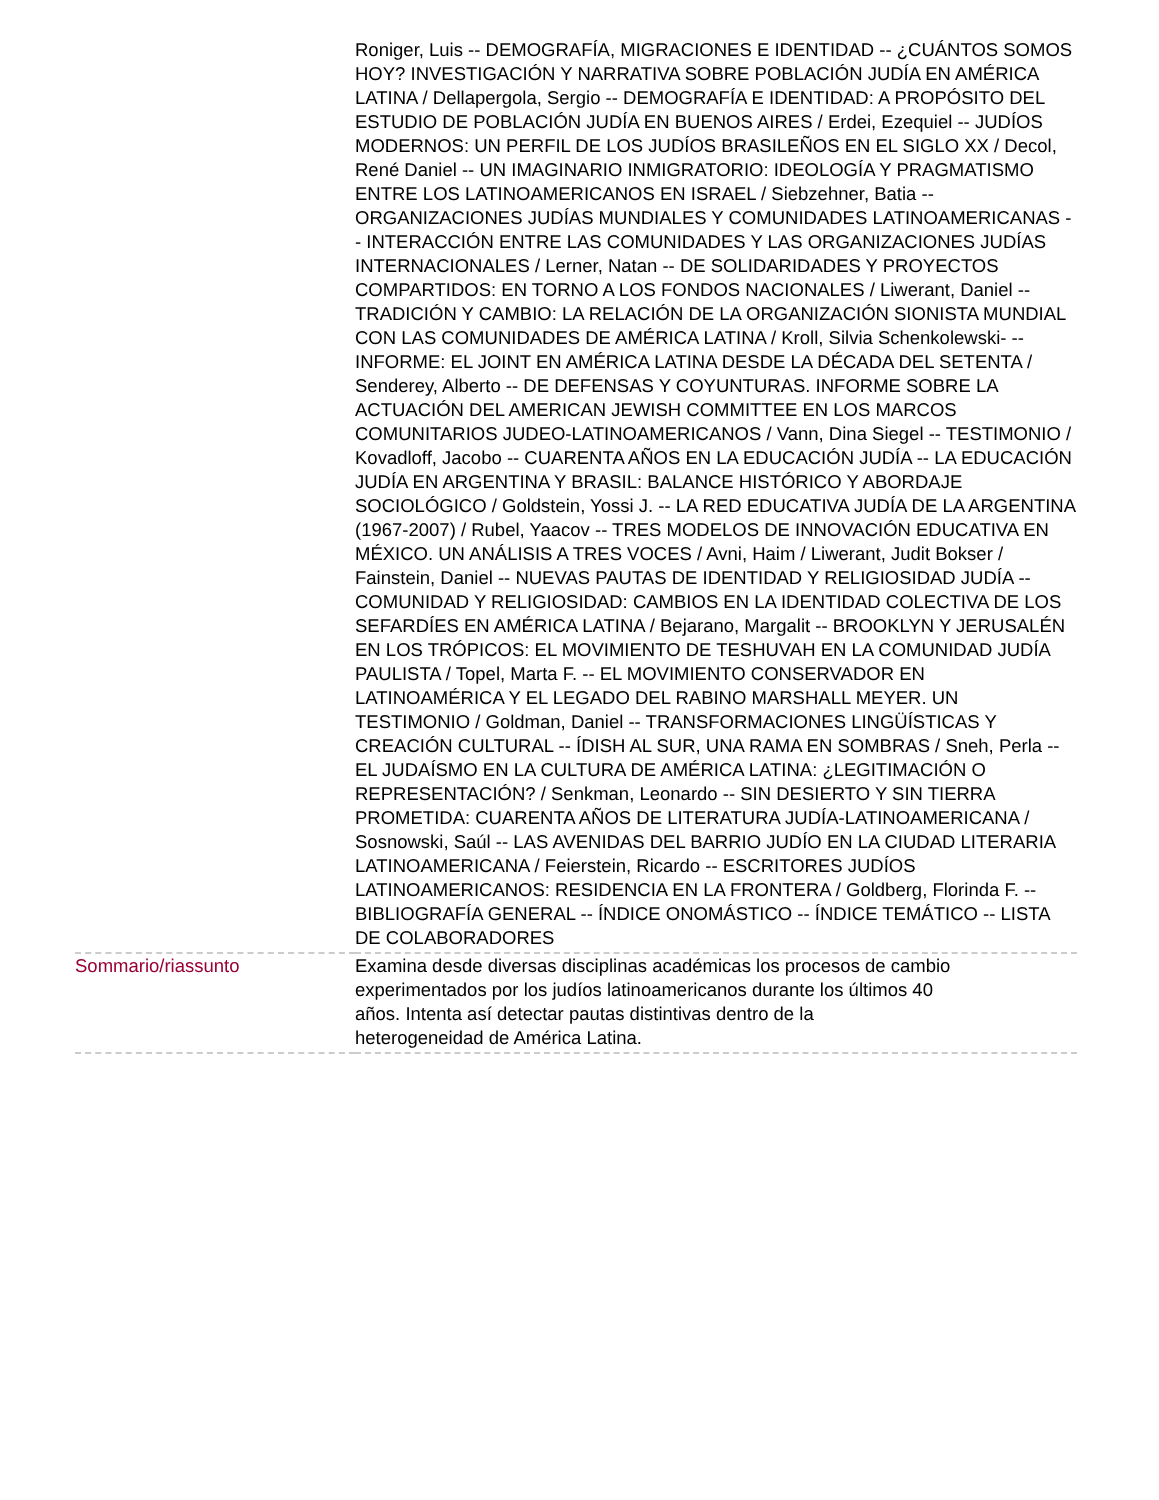| | Roniger, Luis -- DEMOGRAFÍA, MIGRACIONES E IDENTIDAD -- ¿CUÁNTOS SOMOS HOY? INVESTIGACIÓN Y NARRATIVA SOBRE POBLACIÓN JUDÍA EN AMÉRICA LATINA / Dellapergola, Sergio -- DEMOGRAFÍA E IDENTIDAD: A PROPÓSITO DEL ESTUDIO DE POBLACIÓN JUDÍA EN BUENOS AIRES / Erdei, Ezequiel -- JUDÍOS MODERNOS: UN PERFIL DE LOS JUDÍOS BRASILEÑOS EN EL SIGLO XX / Decol, René Daniel -- UN IMAGINARIO INMIGRATORIO: IDEOLOGÍA Y PRAGMATISMO ENTRE LOS LATINOAMERICANOS EN ISRAEL / Siebzehner, Batia -- ORGANIZACIONES JUDÍAS MUNDIALES Y COMUNIDADES LATINOAMERICANAS -- INTERACCIÓN ENTRE LAS COMUNIDADES Y LAS ORGANIZACIONES JUDÍAS INTERNACIONALES / Lerner, Natan -- DE SOLIDARIDADES Y PROYECTOS COMPARTIDOS: EN TORNO A LOS FONDOS NACIONALES / Liwerant, Daniel -- TRADICIÓN Y CAMBIO: LA RELACIÓN DE LA ORGANIZACIÓN SIONISTA MUNDIAL CON LAS COMUNIDADES DE AMÉRICA LATINA / Kroll, Silvia Schenkolewski- -- INFORME: EL JOINT EN AMÉRICA LATINA DESDE LA DÉCADA DEL SETENTA / Senderey, Alberto -- DE DEFENSAS Y COYUNTURAS. INFORME SOBRE LA ACTUACIÓN DEL AMERICAN JEWISH COMMITTEE EN LOS MARCOS COMUNITARIOS JUDEO-LATINOAMERICANOS / Vann, Dina Siegel -- TESTIMONIO / Kovadloff, Jacobo -- CUARENTA AÑOS EN LA EDUCACIÓN JUDÍA -- LA EDUCACIÓN JUDÍA EN ARGENTINA Y BRASIL: BALANCE HISTÓRICO Y ABORDAJE SOCIOLÓGICO / Goldstein, Yossi J. -- LA RED EDUCATIVA JUDÍA DE LA ARGENTINA (1967-2007) / Rubel, Yaacov -- TRES MODELOS DE INNOVACIÓN EDUCATIVA EN MÉXICO. UN ANÁLISIS A TRES VOCES / Avni, Haim / Liwerant, Judit Bokser / Fainstein, Daniel -- NUEVAS PAUTAS DE IDENTIDAD Y RELIGIOSIDAD JUDÍA -- COMUNIDAD Y RELIGIOSIDAD: CAMBIOS EN LA IDENTIDAD COLECTIVA DE LOS SEFARDÍES EN AMÉRICA LATINA / Bejarano, Margalit -- BROOKLYN Y JERUSALÉN EN LOS TRÓPICOS: EL MOVIMIENTO DE TESHUVAH EN LA COMUNIDAD JUDÍA PAULISTA / Topel, Marta F. -- EL MOVIMIENTO CONSERVADOR EN LATINOAMÉRICA Y EL LEGADO DEL RABINO MARSHALL MEYER. UN TESTIMONIO / Goldman, Daniel -- TRANSFORMACIONES LINGÜÍSTICAS Y CREACIÓN CULTURAL -- ÍDISH AL SUR, UNA RAMA EN SOMBRAS / Sneh, Perla -- EL JUDAÍSMO EN LA CULTURA DE AMÉRICA LATINA: ¿LEGITIMACIÓN O REPRESENTACIÓN? / Senkman, Leonardo -- SIN DESIERTO Y SIN TIERRA PROMETIDA: CUARENTA AÑOS DE LITERATURA JUDÍA-LATINOAMERICANA / Sosnowski, Saúl -- LAS AVENIDAS DEL BARRIO JUDÍO EN LA CIUDAD LITERARIA LATINOAMERICANA / Feierstein, Ricardo -- ESCRITORES JUDÍOS LATINOAMERICANOS: RESIDENCIA EN LA FRONTERA / Goldberg, Florinda F. -- BIBLIOGRAFÍA GENERAL -- ÍNDICE ONOMÁSTICO -- ÍNDICE TEMÁTICO -- LISTA DE COLABORADORES |
| Sommario/riassunto | Examina desde diversas disciplinas académicas los procesos de cambio experimentados por los judíos latinoamericanos durante los últimos 40 años. Intenta así detectar pautas distintivas dentro de la heterogeneidad de América Latina. |